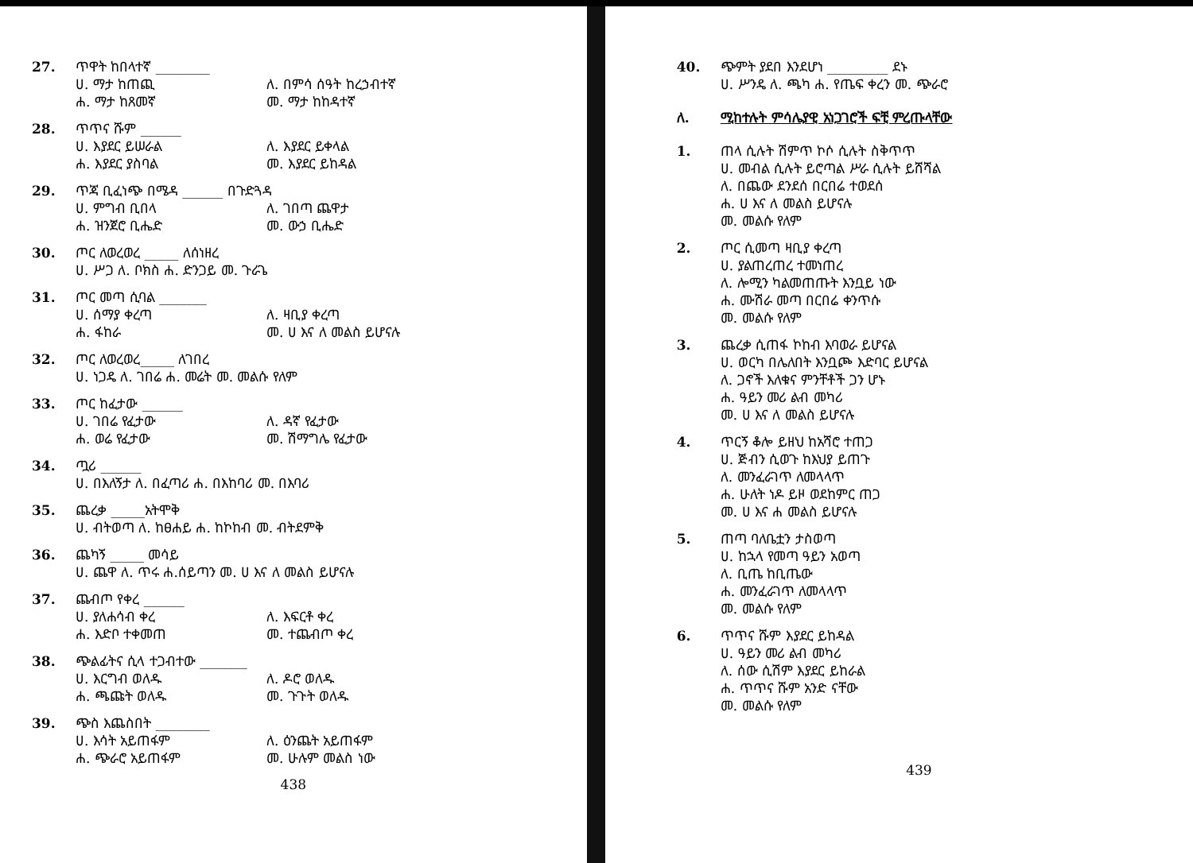27. ጥዋት ከበላተኛ ________
ሀ. ማታ ከጠጪ ለ. በምሳ ሰዓት ከረኃብተኛ
ሐ. ማታ ከጸመኛ መ. ማታ ከከዳተኛ
28. ጥጥና ሹም ______
ሀ. እያደር ይሠራል ለ. እያደር ይቀላል
ሐ. እያደር ያስባል መ. እያደር ይከዳል
29. ጥጃ ቢፈነጭ በሜዳ ______ በጉድጓዳ
ሀ. ምግብ ቢበላ ለ. ገበጣ ጨዋታ
ሐ. ዝንጀሮ ቢሔድ መ. ውኃ ቢሔድ
30. ጦር ለወረወረ _____ ለሰነዘረ
ሀ. ሥጋ ለ. ቦክስ ሐ. ድንጋይ መ. ጉራጌ
31. ጦር መጣ ሲባል _______
ሀ. ሰማያ ቀረጣ ለ. ዛቢያ ቀረጣ
ሐ. ፋከራ መ. ሀ እና ለ መልስ ይሆናሉ
32. ጦር ለወረወረ_____ ለገበረ
ሀ. ነጋዴ ለ. ገበሬ ሐ. መሬት መ. መልሱ የለም
33. ጦር ከፈታው ______
ሀ. ገበሬ የፈታው ለ. ዳኛ የፈታው
ሐ. ወሬ የፈታው መ. ሽማግሌ የፈታው
34. ጧሪ ______
ሀ. በእለኝታ ለ. በፈጣሪ ሐ. በእከባሪ መ. በእባሪ
35. ጨረቃ _____አትሞቅ
ሀ. ብትወጣ ለ. ከፀሐይ ሐ. ከኮከብ መ. ብትደምቅ
36. ጨካኝ _____ መሳይ
ሀ. ጨዋ ለ. ጥሩ ሐ.ሰይጣን መ. ሀ እና ለ መልስ ይሆናሉ
37. ጨብጦ የቀረ ______
ሀ. ያለሐሳብ ቀረ ለ. እፍርቶ ቀረ
ሐ. እድቦ ተቀመጠ መ. ተጨብጦ ቀረ
38. ጭልፊትና ሲላ ተጋብተው _______
ሀ. እርግብ ወለዱ ለ. ዶሮ ወለዱ
ሐ. ጫጩት ወለዱ መ. ጉጉት ወለዱ
39. ጭስ እጨስበት ________
ሀ. እሳት አይጠፋም ለ. ዕንጨት አይጠፋም
ሐ. ጭራሮ አይጠፋም መ. ሁሉም መልስ ነው
438
40. ጭምት ያደበ እንደሆነ _________ ደኑ
ሀ. ሥንዴ ለ. ጫካ ሐ. የጤፍ ቀረን መ. ጭራሮ
ለ. ሚከተሉት ምሳሌያዊ አነጋገሮች ፍቺ ምረጡላቸው
1. ጠላ ሲሉት ሽምጥ ኮሶ ሲሉት ስቅጥጥ
ሀ. መብል ሲሉት ይሮጣል ሥራ ሲሉት ይሸሻል
ለ. በጨው ደንደሰ በርበሬ ተወደሰ
ሐ. ሀ እና ለ መልስ ይሆናሉ
መ. መልሱ የለም
2. ጦር ሲመጣ ዛቢያ ቀረጣ
ሀ. ያልጠረጠረ ተመነጠረ
ለ. ሎሚን ካልመጠጡት እንቧይ ነው
ሐ. ሙሽራ መጣ በርበሬ ቀንጥሱ
መ. መልሱ የለም
3. ጨረቃ ሲጠፋ ኮከብ እባወራ ይሆናል
ሀ. ወርካ በሌለበት እንቧጮ እድባር ይሆናል
ለ. ጋኖች እለቁና ምንቸቶች ጋን ሆኑ
ሐ. ዓይን መሪ ልብ መካሪ
መ. ሀ እና ለ መልስ ይሆናሉ
4. ጥርኝ ቆሎ ይዘህ ከአሻሮ ተጠጋ
ሀ. ጅብን ሲወጉ ከእህያ ይጠጉ
ለ. መንፈራገጥ ለመላላጥ
ሐ. ሁለት ነዶ ይዞ ወደከምር ጠጋ
መ. ሀ እና ሐ መልስ ይሆናሉ
5. ጠጣ ባለቤቷን ታስወጣ
ሀ. ከኋላ የመጣ ዓይን አወጣ
ለ. ቢጤ ከቢጤው
ሐ. መንፈራገጥ ለመላላጥ
መ. መልሱ የለም
6. ጥጥና ሹም እያደር ይከዳል
ሀ. ዓይን መሪ ልብ መካሪ
ለ. ሰው ሲሽም እያደር ይከራል
ሐ. ጥጥና ሹም አንድ ናቸው
መ. መልሱ የለም
439